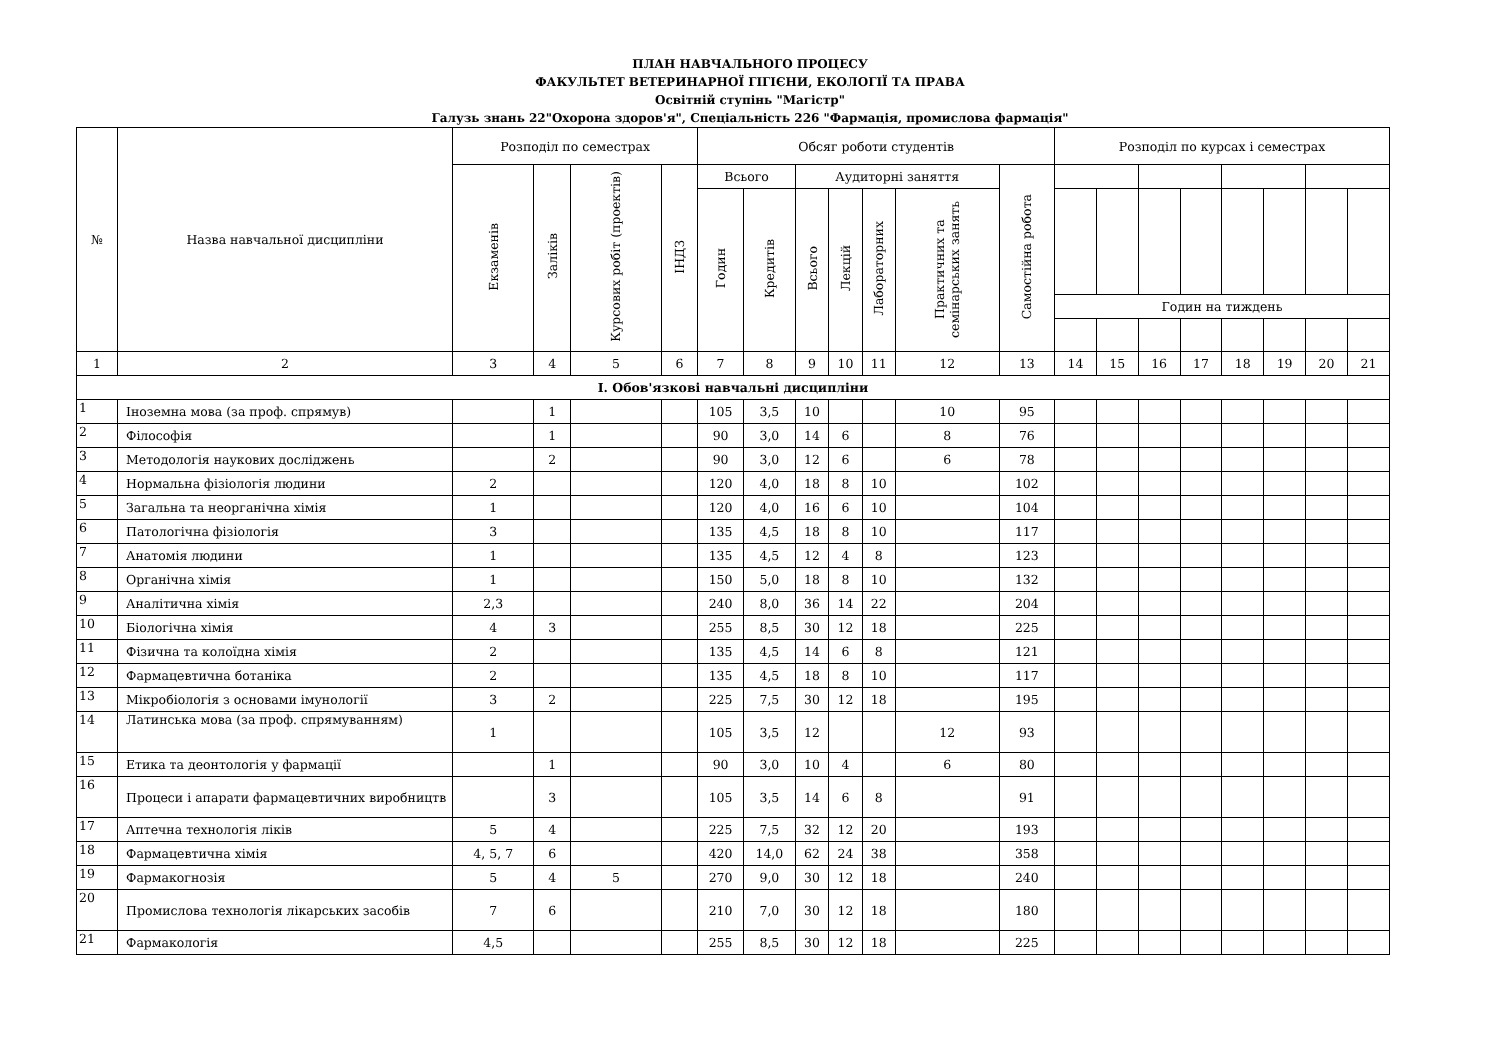ПЛАН НАВЧАЛЬНОГО ПРОЦЕСУ
ФАКУЛЬТЕТ ВЕТЕРИНАРНОЇ ГІГІЄНИ, ЕКОЛОГІЇ ТА ПРАВА
Освітній ступінь "Магістр"
Галузь знань 22"Охорона здоров'я", Спеціальність 226 "Фармація, промислова фармація"
| № | Назва навчальної дисципліни | Розподіл по семестрах | | | | Обсяг роботи студентів | | | | | | | Розподіл по курсах і семестрах | | | | | | | |
| --- | --- | --- | --- | --- | --- | --- | --- | --- | --- | --- | --- | --- | --- | --- | --- | --- | --- | --- | --- | --- |
| | | Екзаменів | Заліків | Курсових робіт (проектів) | ІНДЗ | Всього | | Аудиторні заняття | | | | Самостійна робота | | | | | | | | |
| | | | | | | Годин | Кредитів | Всього | Лекцій | Лабораторних | Практичних та семінарських занять | | | | | | | | | |
| | | | | | | | | | | | | | Годин на тиждень | | | | | | | |
| 1 | 2 | 3 | 4 | 5 | 6 | 7 | 8 | 9 | 10 | 11 | 12 | 13 | 14 | 15 | 16 | 17 | 18 | 19 | 20 | 21 |
| І. Обов'язкові навчальні дисципліни | | | | | | | | | | | | | | | | | | | | |
| 1 | Іноземна мова (за проф. спрямув) | | 1 | | | 105 | 3,5 | 10 | | | 10 | 95 | | | | | | | | |
| 2 | Філософія | | 1 | | | 90 | 3,0 | 14 | 6 | | 8 | 76 | | | | | | | | |
| 3 | Методологія наукових досліджень | | 2 | | | 90 | 3,0 | 12 | 6 | | 6 | 78 | | | | | | | | |
| 4 | Нормальна фізіологія людини | 2 | | | | 120 | 4,0 | 18 | 8 | 10 | | 102 | | | | | | | | |
| 5 | Загальна та неорганічна хімія | 1 | | | | 120 | 4,0 | 16 | 6 | 10 | | 104 | | | | | | | | |
| 6 | Патологічна фізіологія | 3 | | | | 135 | 4,5 | 18 | 8 | 10 | | 117 | | | | | | | | |
| 7 | Анатомія людини | 1 | | | | 135 | 4,5 | 12 | 4 | 8 | | 123 | | | | | | | | |
| 8 | Органічна хімія | 1 | | | | 150 | 5,0 | 18 | 8 | 10 | | 132 | | | | | | | | |
| 9 | Аналітична хімія | 2,3 | | | | 240 | 8,0 | 36 | 14 | 22 | | 204 | | | | | | | | |
| 10 | Біологічна хімія | 4 | 3 | | | 255 | 8,5 | 30 | 12 | 18 | | 225 | | | | | | | | |
| 11 | Фізична та колоїдна хімія | 2 | | | | 135 | 4,5 | 14 | 6 | 8 | | 121 | | | | | | | | |
| 12 | Фармацевтична ботаніка | 2 | | | | 135 | 4,5 | 18 | 8 | 10 | | 117 | | | | | | | | |
| 13 | Мікробіологія з основами імунології | 3 | 2 | | | 225 | 7,5 | 30 | 12 | 18 | | 195 | | | | | | | | |
| 14 | Латинська мова (за проф. спрямуванням) | 1 | | | | 105 | 3,5 | 12 | | | 12 | 93 | | | | | | | | |
| 15 | Етика та деонтологія у фармації | | 1 | | | 90 | 3,0 | 10 | 4 | | 6 | 80 | | | | | | | | |
| 16 | Процеси і апарати фармацевтичних виробництв | | 3 | | | 105 | 3,5 | 14 | 6 | 8 | | 91 | | | | | | | | |
| 17 | Аптечна технологія ліків | 5 | 4 | | | 225 | 7,5 | 32 | 12 | 20 | | 193 | | | | | | | | |
| 18 | Фармацевтична хімія | 4, 5, 7 | 6 | | | 420 | 14,0 | 62 | 24 | 38 | | 358 | | | | | | | | |
| 19 | Фармакогнозія | 5 | 4 | 5 | | 270 | 9,0 | 30 | 12 | 18 | | 240 | | | | | | | | |
| 20 | Промислова технологія лікарських засобів | 7 | 6 | | | 210 | 7,0 | 30 | 12 | 18 | | 180 | | | | | | | | |
| 21 | Фармакологія | 4,5 | | | | 255 | 8,5 | 30 | 12 | 18 | | 225 | | | | | | | | |